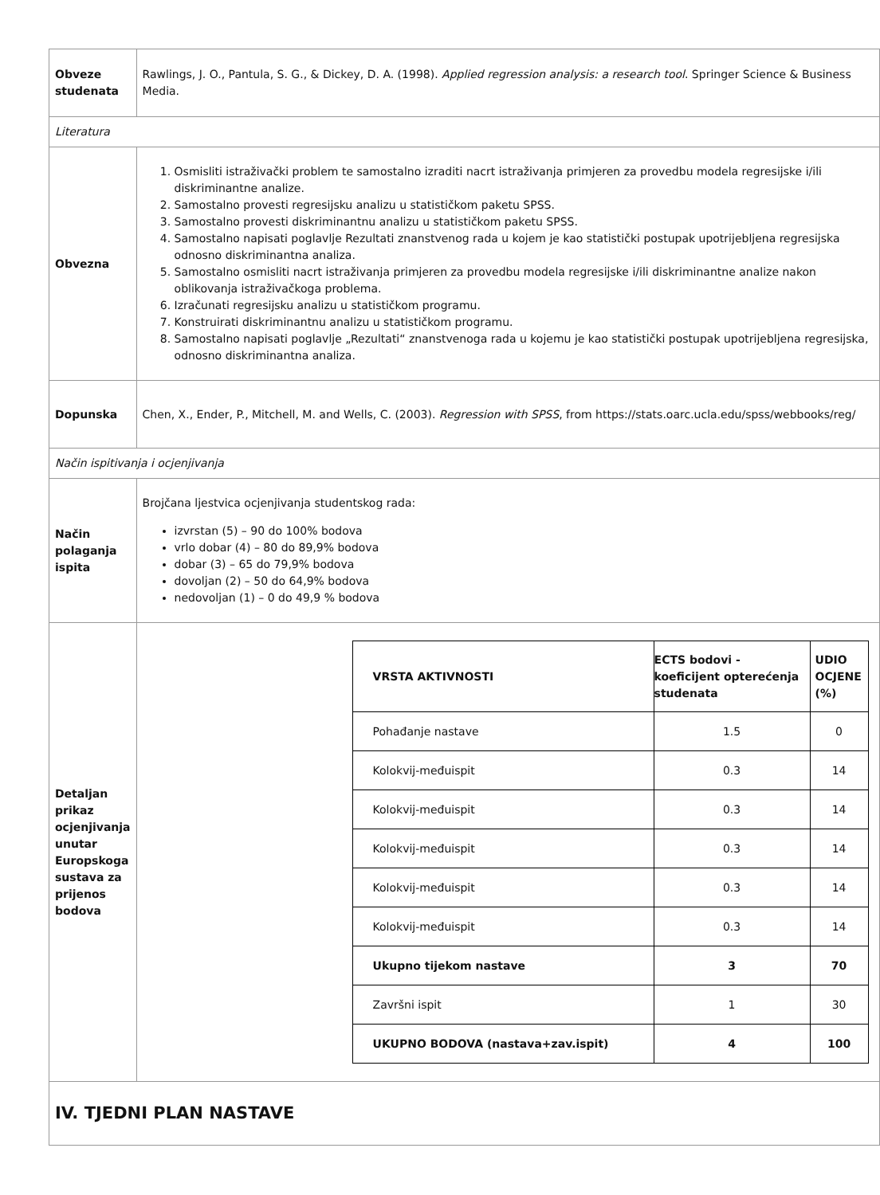| Obveze studenata | Rawlings, J. O., Pantula, S. G., & Dickey, D. A. (1998). Applied regression analysis: a research tool . Springer Science & Business Media. |
| Literatura | |
| Obvezna | 1. Osmisliti istraživački problem te samostalno izraditi nacrt istraživanja primjeren za provedbu modela regresijske i/ili diskriminantne analize. 2. Samostalno provesti regresijsku analizu u statističkom paketu SPSS. 3. Samostalno provesti diskriminantnu analizu u statističkom paketu SPSS. 4. Samostalno napisati poglavlje Rezultati znanstvenog rada u kojem je kao statistički postupak upotrijebljena regresijska odnosno diskriminantna analiza. 5. Samostalno osmisliti nacrt istraživanja primjeren za provedbu modela regresijske i/ili diskriminantne analize nakon oblikovanja istraživačkoga problema. 6. Izračunati regresijsku analizu u statističkom programu. 7. Konstruirati diskriminantnu analizu u statističkom programu. 8. Samostalno napisati poglavlje „Rezultati“ znanstvenoga rada u kojemu je kao statistički postupak upotrijebljena regresijska, odnosno diskriminantna analiza. |
| Dopunska | Chen, X., Ender, P., Mitchell, M. and Wells, C. (2003). Regression with SPSS , from https://stats.oarc.ucla.edu/spss/webbooks/reg/ |
| Način ispitivanja i ocjenjivanja | |
| Način polaganja ispita | Brojčana ljestvica ocjenjivanja studentskog rada: izvrstan (5) – 90 do 100% bodova vrlo dobar (4) – 80 do 89,9% bodova dobar (3) – 65 do 79,9% bodova dovoljan (2) – 50 do 64,9% bodova nedovoljan (1) – 0 do 49,9 % bodova |
| Detaljan prikaz ocjenjivanja unutar Europskoga sustava za prijenos bodova | / VRSTA AKTIVNOSTI / ECTS bodovi - koeficijent opterećenja studenata / UDIO OCJENE (%) / / --- / --- / --- / / Pohađanje nastave / 1.5 / 0 / / Kolokvij-međuispit / 0.3 / 14 / / Kolokvij-međuispit / 0.3 / 14 / / Kolokvij-međuispit / 0.3 / 14 / / Kolokvij-međuispit / 0.3 / 14 / / Kolokvij-međuispit / 0.3 / 14 / / Ukupno tijekom nastave / 3 / 70 / / Završni ispit / 1 / 30 / / UKUPNO BODOVA (nastava+zav.ispit) / 4 / 100 / |
| IV. TJEDNI PLAN NASTAVE | |